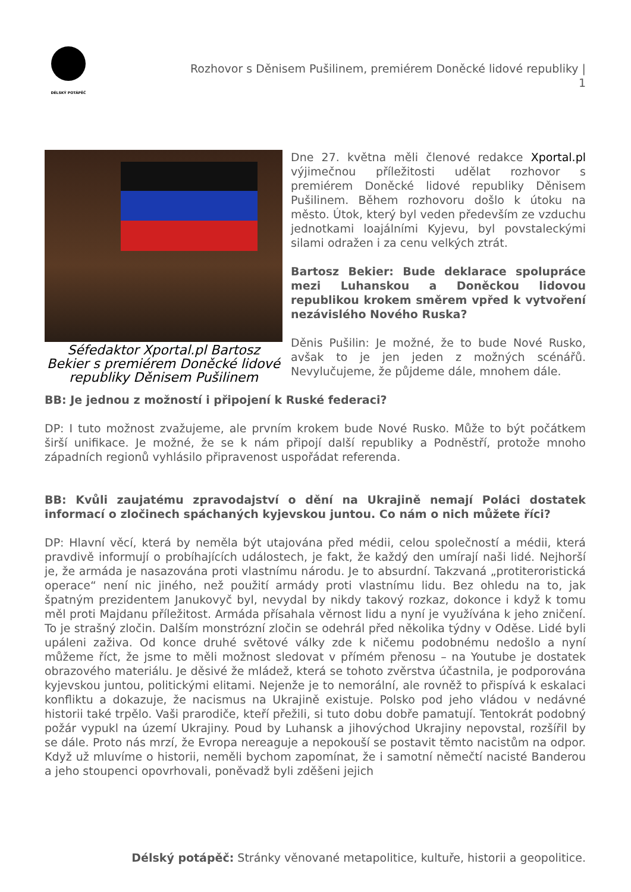DÉLSKÝ POTÁPĚČ
Rozhovor s Děnisem Pušilinem, premiérem Doněcké lidové republiky |
1
Séfedaktor Xportal.pl Bartosz Bekier s premiérem Doněcké lidové republiky Děnisem Pušilinem
Dne 27. května měli členové redakce Xportal.pl výjimečnou příležitosti udělat rozhovor s premiérem Doněcké lidové republiky Děnisem Pušilinem. Během rozhovoru došlo k útoku na město. Útok, který byl veden především ze vzduchu jednotkami loajálními Kyjevu, byl povstaleckými silami odražen i za cenu velkých ztrát.
Bartosz Bekier: Bude deklarace spolupráce mezi Luhanskou a Doněckou lidovou republikou krokem směrem vpřed k vytvoření nezávislého Nového Ruska?
Děnis Pušilin: Je možné, že to bude Nové Rusko, avšak to je jen jeden z možných scénářů. Nevylučujeme, že půjdeme dále, mnohem dále.
BB: Je jednou z možností i připojení k Ruské federaci?
DP: I tuto možnost zvažujeme, ale prvním krokem bude Nové Rusko. Může to být počátkem širší unifikace. Je možné, že se k nám připojí další republiky a Podněstří, protože mnoho západních regionů vyhlásilo připravenost uspořádat referenda.
BB: Kvůli zaujatému zpravodajství o dění na Ukrajině nemají Poláci dostatek informací o zločinech spáchaných kyjevskou juntou. Co nám o nich můžete říci?
DP: Hlavní věcí, která by neměla být utajována před médii, celou společností a médii, která pravdivě informují o probíhajících událostech, je fakt, že každý den umírají naši lidé. Nejhorší je, že armáda je nasazována proti vlastnímu národu. Je to absurdní. Takzvaná „protiteroristická operace“ není nic jiného, než použití armády proti vlastnímu lidu. Bez ohledu na to, jak špatným prezidentem Janukovyč byl, nevydal by nikdy takový rozkaz, dokonce i když k tomu měl proti Majdanu příležitost. Armáda přísahala věrnost lidu a nyní je využívána k jeho zničení. To je strašný zločin. Dalším monstrózní zločin se odehrál před několika týdny v Oděse. Lidé byli upáleni zaživa. Od konce druhé světové války zde k ničemu podobnému nedošlo a nyní můžeme říct, že jsme to měli možnost sledovat v přímém přenosu – na Youtube je dostatek obrazového materiálu. Je děsivé že mládež, která se tohoto zvěrstva účastnila, je podporována kyjevskou juntou, politickými elitami. Nejenže je to nemorální, ale rovněž to přispívá k eskalaci konfliktu a dokazuje, že nacismus na Ukrajině existuje. Polsko pod jeho vládou v nedávné historii také trpělo. Vaši prarodiče, kteří přežili, si tuto dobu dobře pamatují. Tentokrát podobný požár vypukl na území Ukrajiny. Poud by Luhansk a jihovýchod Ukrajiny nepovstal, rozšířil by se dále. Proto nás mrzí, že Evropa nereaguje a nepokouší se postavit těmto nacistům na odpor. Když už mluvíme o historii, neměli bychom zapomínat, že i samotní němečtí nacisté Banderou a jeho stoupenci opovrhovali, poněvadž byli zděšeni jejich
Délský potápěč: Stránky věnované metapolitice, kultuře, historii a geopolitice.